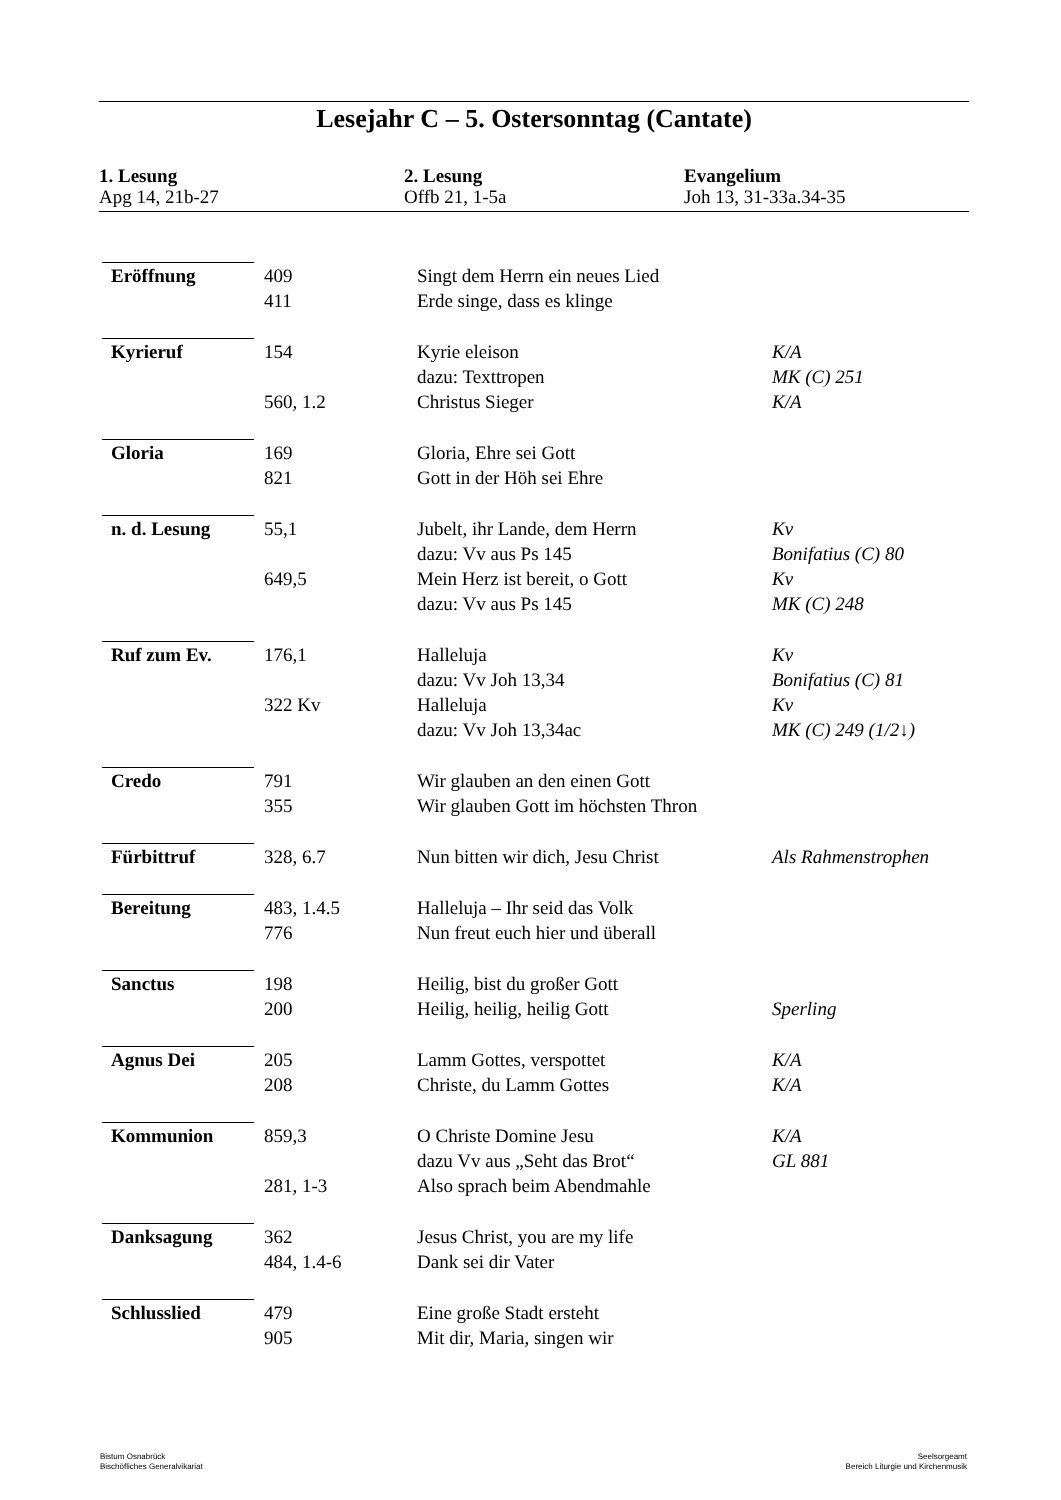Lesejahr C – 5. Ostersonntag (Cantate)
1. Lesung
Apg 14, 21b-27
2. Lesung
Offb 21, 1-5a
Evangelium
Joh 13, 31-33a.34-35
| Eröffnung | 409 | Singt dem Herrn ein neues Lied | |
| | 411 | Erde singe, dass es klinge | |
| Kyrieruf | 154 | Kyrie eleison | K/A |
| | | dazu: Texttropen | MK (C) 251 |
| | 560, 1.2 | Christus Sieger | K/A |
| Gloria | 169 | Gloria, Ehre sei Gott | |
| | 821 | Gott in der Höh sei Ehre | |
| n. d. Lesung | 55,1 | Jubelt, ihr Lande, dem Herrn | Kv |
| | | dazu: Vv aus Ps 145 | Bonifatius (C) 80 |
| | 649,5 | Mein Herz ist bereit, o Gott | Kv |
| | | dazu: Vv aus Ps 145 | MK (C) 248 |
| Ruf zum Ev. | 176,1 | Halleluja | Kv |
| | | dazu: Vv Joh 13,34 | Bonifatius (C) 81 |
| | 322 Kv | Halleluja | Kv |
| | | dazu: Vv Joh 13,34ac | MK (C) 249 (1/2↓) |
| Credo | 791 | Wir glauben an den einen Gott | |
| | 355 | Wir glauben Gott im höchsten Thron | |
| Fürbittruf | 328, 6.7 | Nun bitten wir dich, Jesu Christ | Als Rahmenstrophen |
| Bereitung | 483, 1.4.5 | Halleluja – Ihr seid das Volk | |
| | 776 | Nun freut euch hier und überall | |
| Sanctus | 198 | Heilig, bist du großer Gott | |
| | 200 | Heilig, heilig, heilig Gott | Sperling |
| Agnus Dei | 205 | Lamm Gottes, verspottet | K/A |
| | 208 | Christe, du Lamm Gottes | K/A |
| Kommunion | 859,3 | O Christe Domine Jesu | K/A |
| | | dazu Vv aus „Seht das Brot“ | GL 881 |
| | 281, 1-3 | Also sprach beim Abendmahle | |
| Danksagung | 362 | Jesus Christ, you are my life | |
| | 484, 1.4-6 | Dank sei dir Vater | |
| Schlusslied | 479 | Eine große Stadt ersteht | |
| | 905 | Mit dir, Maria, singen wir | |
Bistum Osnabrück
Bischöfliches Generalvikariat
Seelsorgeamt
Bereich Liturgie und Kirchenmusik